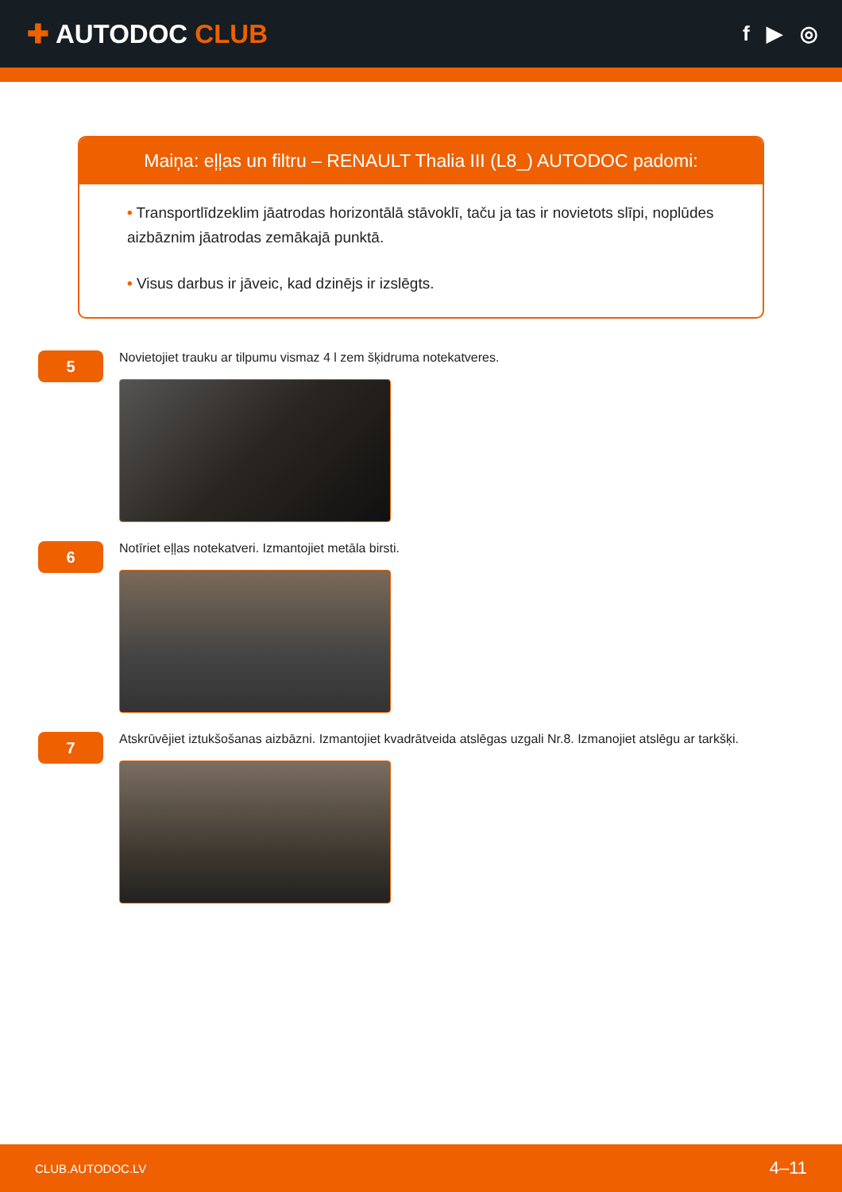✚ AUTODOC CLUB
f ▶ ◎
Maiņa: eļļas un filtru – RENAULT Thalia III (L8_) AUTODOC padomi:
• Transportlīdzeklim jāatrodas horizontālā stāvoklī, taču ja tas ir novietots slīpi, noplūdes aizbāznim jāatrodas zemākajā punktā.
• Visus darbus ir jāveic, kad dzinējs ir izslēgts.
5
Novietojiet trauku ar tilpumu vismaz 4 l zem šķidruma notekatveres.
6
Notīriet eļļas notekatveri. Izmantojiet metāla birsti.
7
Atskrūvējiet iztukšošanas aizbāzni. Izmantojiet kvadrātveida atslēgas uzgali Nr.8. Izmanojiet atslēgu ar tarkšķi.
CLUB.AUTODOC.LV 4–11